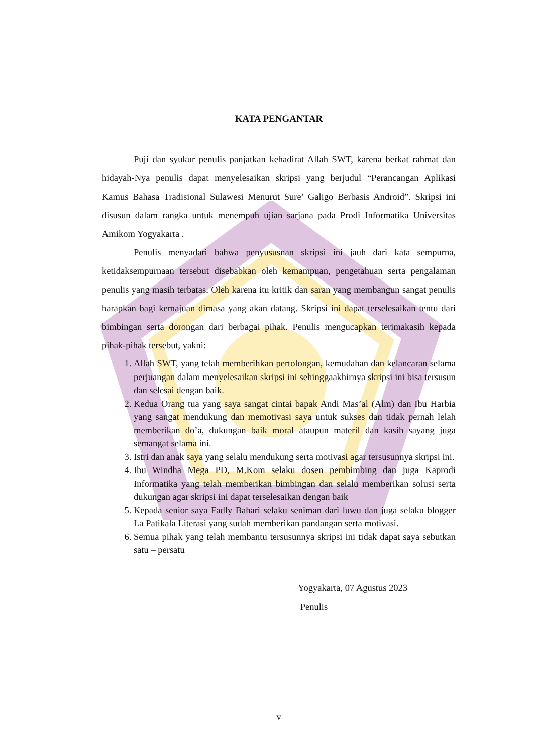KATA PENGANTAR
Puji dan syukur penulis panjatkan kehadirat Allah SWT, karena berkat rahmat dan hidayah-Nya penulis dapat menyelesaikan skripsi yang berjudul “Perancangan Aplikasi Kamus Bahasa Tradisional Sulawesi Menurut Sure’ Galigo Berbasis Android”. Skripsi ini disusun dalam rangka untuk menempuh ujian sarjana pada Prodi Informatika Universitas Amikom Yogyakarta .
Penulis menyadari bahwa penyususnan skripsi ini jauh dari kata sempurna, ketidaksempurnaan tersebut disebabkan oleh kemampuan, pengetahuan serta pengalaman penulis yang masih terbatas. Oleh karena itu kritik dan saran yang membangun sangat penulis harapkan bagi kemajuan dimasa yang akan datang. Skripsi ini dapat terselesaikan tentu dari bimbingan serta dorongan dari berbagai pihak. Penulis mengucapkan terimakasih kepada pihak-pihak tersebut, yakni:
1. Allah SWT, yang telah memberihkan pertolongan, kemudahan dan kelancaran selama perjuangan dalam menyelesaikan skripsi ini sehinggaakhirnya skripsi ini bisa tersusun dan selesai dengan baik.
2. Kedua Orang tua yang saya sangat cintai bapak Andi Mas’al (Alm) dan Ibu Harbia yang sangat mendukung dan memotivasi saya untuk sukses dan tidak pernah lelah memberikan do’a, dukungan baik moral ataupun materil dan kasih sayang juga semangat selama ini.
3. Istri dan anak saya yang selalu mendukung serta motivasi agar tersusunnya skripsi ini.
4. Ibu Windha Mega PD, M.Kom selaku dosen pembimbing dan juga Kaprodi Informatika yang telah memberikan bimbingan dan selalu memberikan solusi serta dukungan agar skripsi ini dapat terselesaikan dengan baik
5. Kepada senior saya Fadly Bahari selaku seniman dari luwu dan juga selaku blogger La Patikala Literasi yang sudah memberikan pandangan serta motivasi.
6. Semua pihak yang telah membantu tersusunnya skripsi ini tidak dapat saya sebutkan satu – persatu
Yogyakarta, 07 Agustus 2023
Penulis
v